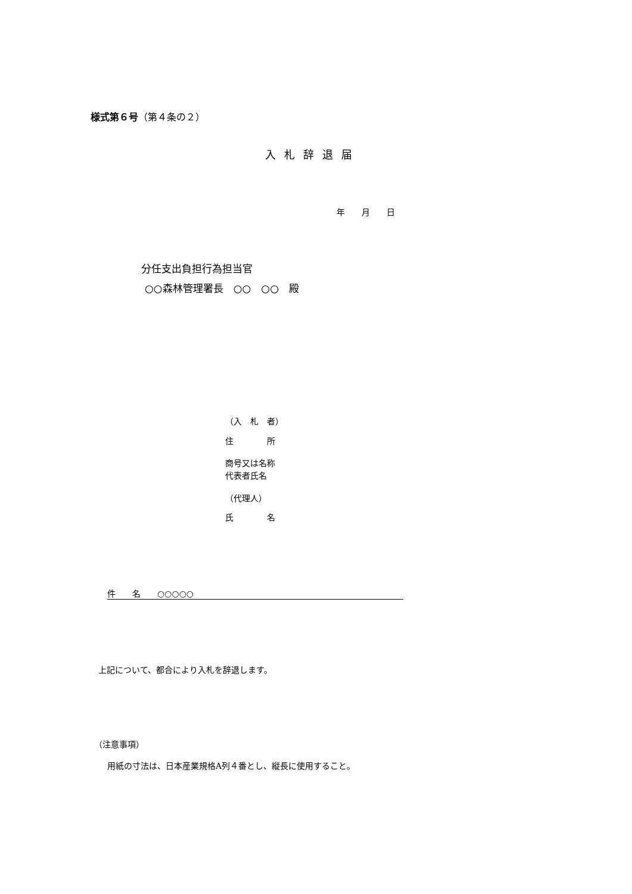様式第６号（第４条の２）
入札辞退届
年　　月　　日
分任支出負担行為担当官
○○森林管理署長　○○　○○　殿
（入　札　者）
住　　　　所
商号又は名称
代表者氏名
（代理人）
氏　　　　名
件　　名　　○○○○○
上記について、都合により入札を辞退します。
（注意事項）
用紙の寸法は、日本産業規格A列４番とし、縦長に使用すること。